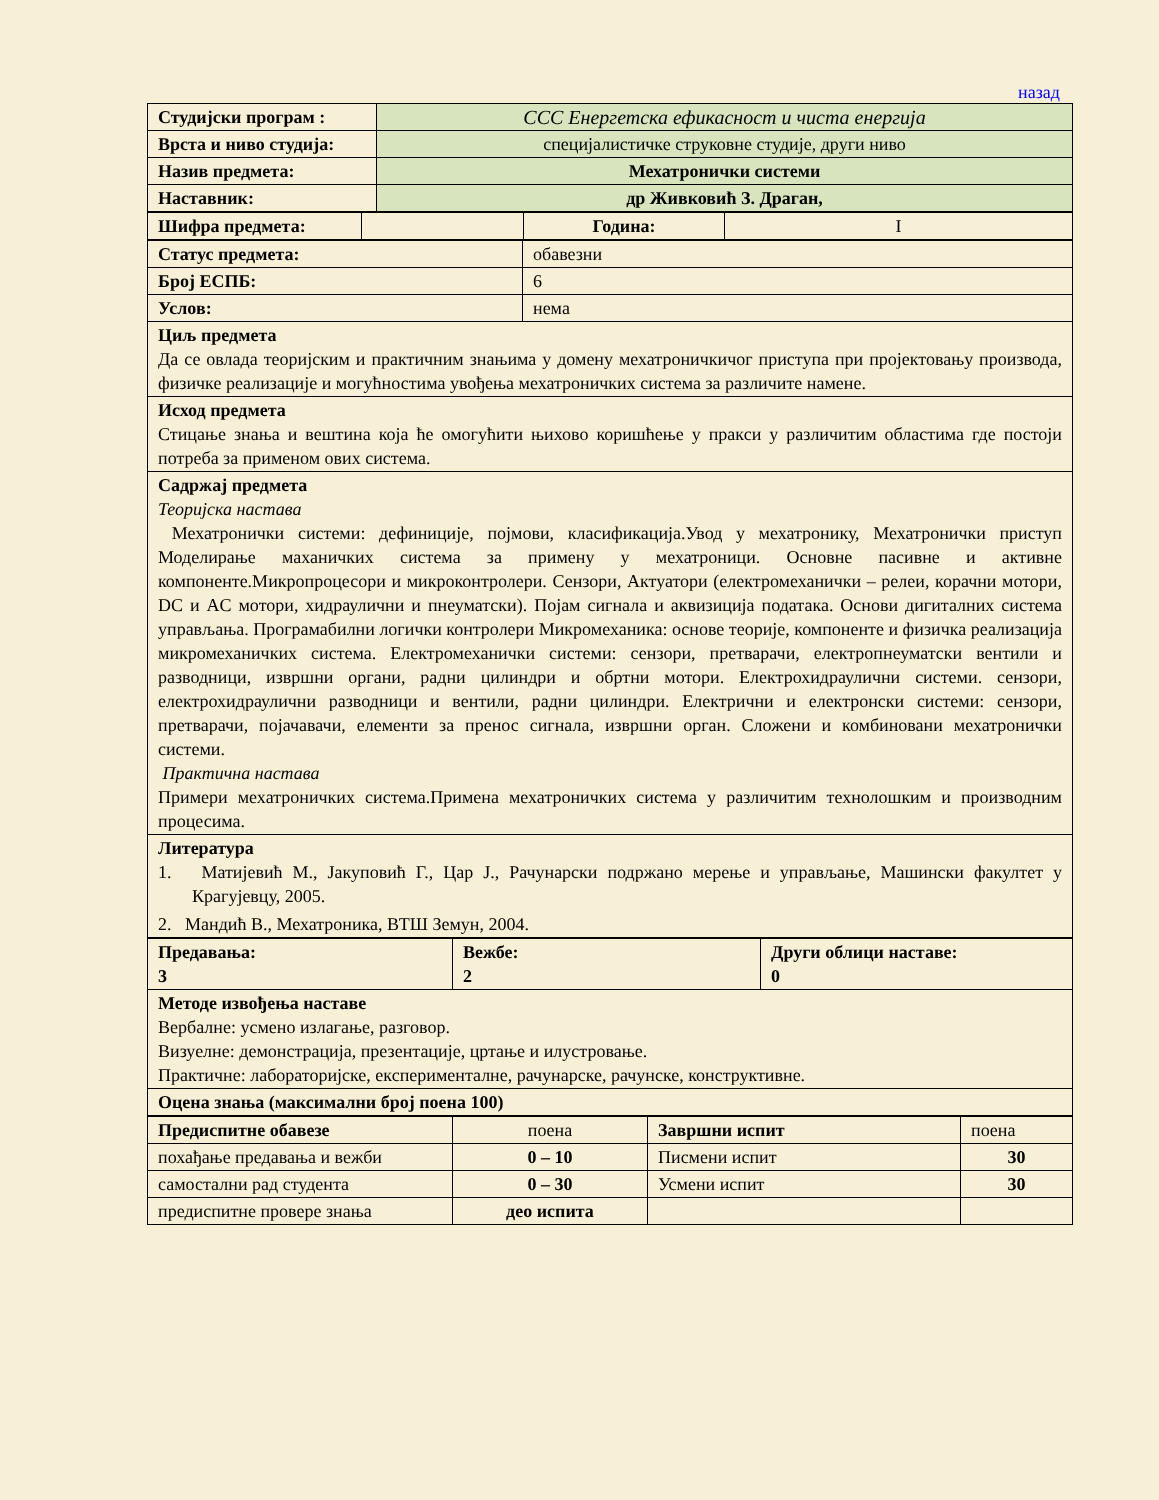назад
| Студијски програм : | ССС Енергетска ефикасност и чиста енергија |
| Врста и ниво студија: | специјалистичке струковне студије, други ниво |
| Назив предмета: | Мехатронички системи |
| Наставник: | др Живковић З. Драган, |
| Шифра предмета: | | Година: | I |
| Статус предмета: | обавезни |
| Број ЕСПБ: | 6 |
| Услов: | нема |
| Циљ предмета Да се овлада теоријским и практичним знањима у домену мехатроничкичог приступа при пројектовању производа, физичке реализације и могућностима увођења мехатроничких система за различите намене. | |
| Исход предмета Стицање знања и вештина која ће омогућити њихово коришћење у пракси у различитим областима где постоји потреба за применом ових система. | |
| Садржај предмета Теоријска настава Мехатронички системи: дефиниције, појмови, класификација.Увод у мехатронику, Мехатронички приступ Моделирање маханичких система за примену у мехатроници. Основне пасивне и активне компоненте.Микропроцесори и микроконтролери. Сензори, Актуатори (електромеханички – релеи, корачни мотори, DC и AC мотори, хидраулични и пнеуматски). Појам сигнала и аквизиција података. Основи дигиталних система управљања. Програмабилни логички контролери Микромеханика: основе теорије, компоненте и физичка реализација микромеханичких система. Електромеханички системи: сензори, претварачи, електропнеуматски вентили и разводници, извршни органи, радни цилиндри и обртни мотори. Електрохидраулични системи. сензори, електрохидраулични разводници и вентили, радни цилиндри. Електрични и електронски системи: сензори, претварачи, појачавачи, елементи за пренос сигнала, извршни орган. Сложени и комбиновани мехатронички системи. Практична настава Примери мехатроничких система.Примена мехатроничких система у различитим технолошким и производним процесима. | |
| Литература 1. Матијевић М., Јакуповић Г., Цар Ј., Рачунарски подржано мерење и управљање, Машински факултет у Крагујевцу, 2005. 2. Мандић В., Мехатроника, ВТШ Земун, 2004. | |
| Предавања: 3 | Вежбе: 2 | Други облици наставе: 0 |
| Методе извођења наставе Вербалне: усмено излагање, разговор. Визуелне: демонстрација, презентације, цртање и илустровање. Практичне: лабораторијске, експерименталне, рачунарске, рачунске, конструктивне. | | |
| Оцена знања (максимални број поена 100) | | |
| Предиспитне обавезе | поена | Завршни испит | поена |
| похађање предавања и вежби | 0 – 10 | Писмени испит | 30 |
| самостални рад студента | 0 – 30 | Усмени испит | 30 |
| предиспитне провере знања | део испита | | |